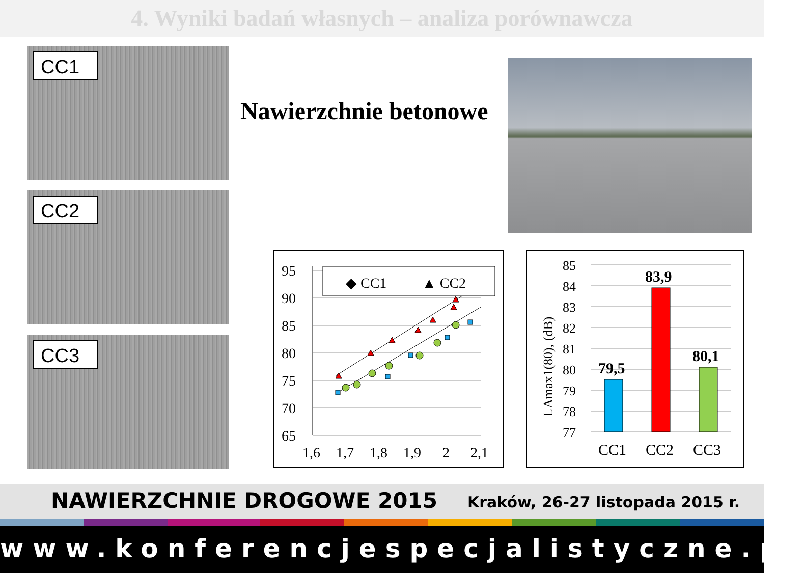4. Wyniki badań własnych – analiza porównawcza
CC1
CC2
CC3
Nawierzchnie betonowe
95
90
85
80
75
70
65
1,6
1,7
1,8
1,9
2
2,1
◆ CC1
▲ CC2
LAmax1(80), (dB)
85
84
83
82
81
80
79
78
77
79,5
83,9
80,1
CC1
CC2
CC3
NAWIERZCHNIE DROGOWE 2015 Kraków, 26-27 listopada 2015 r.
www.konferencjespecjalistyczne.pl